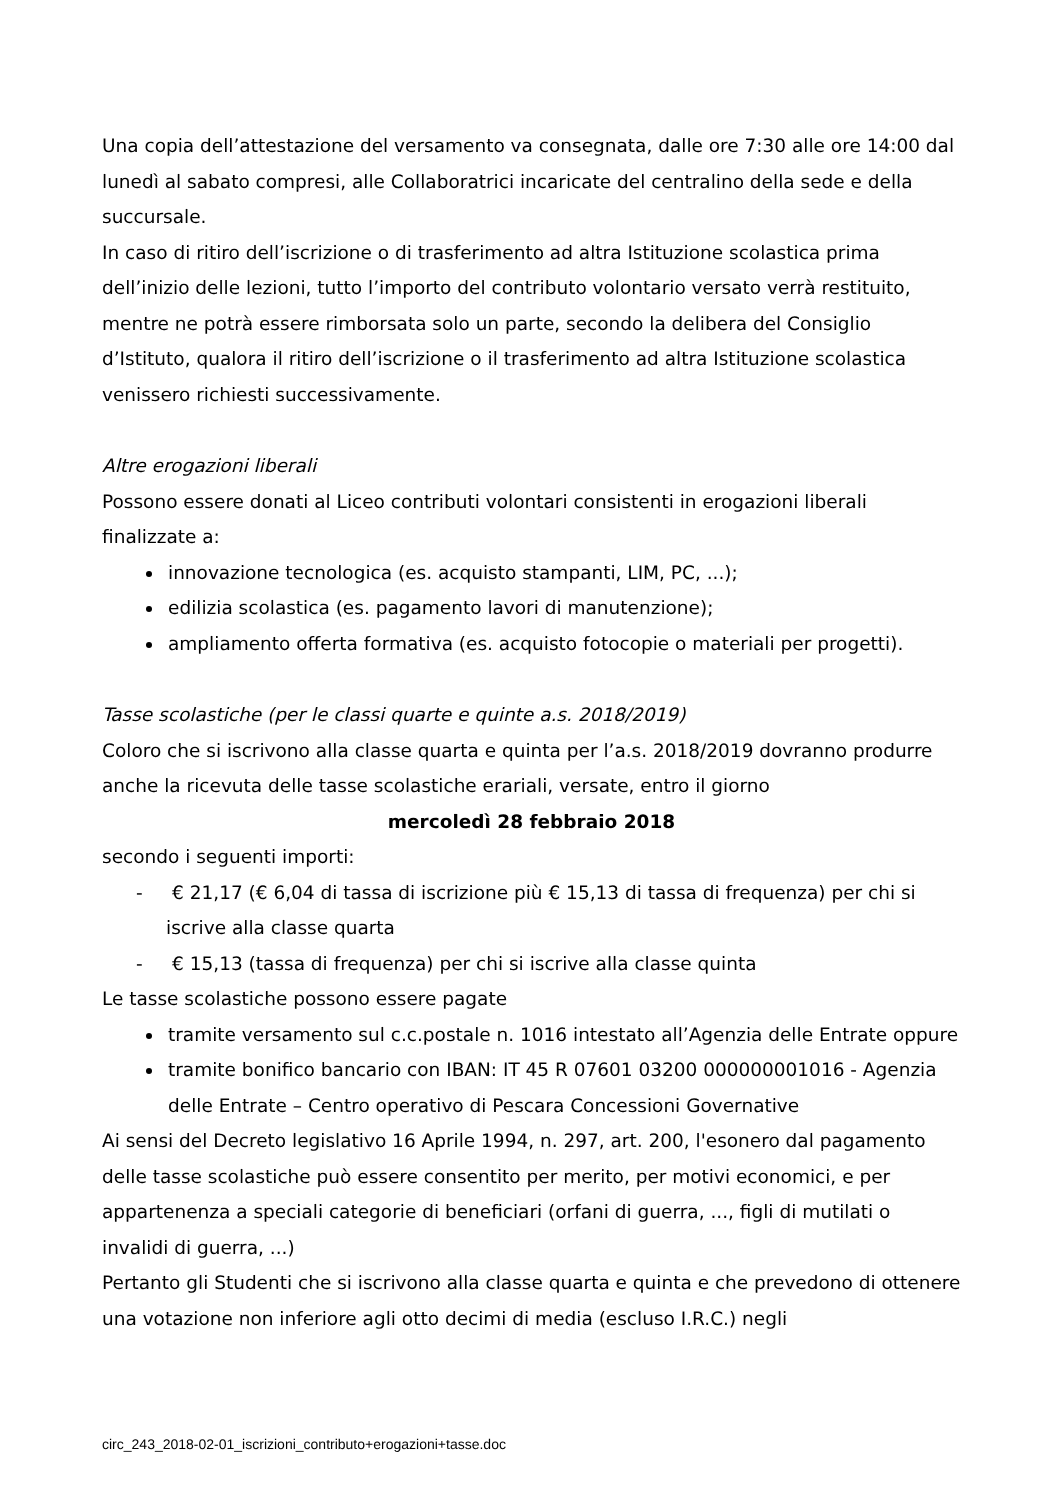Una copia dell’attestazione del versamento va consegnata, dalle ore 7:30 alle ore 14:00 dal lunedì al sabato compresi, alle Collaboratrici incaricate del centralino della sede e della succursale.
In caso di ritiro dell’iscrizione o di trasferimento ad altra Istituzione scolastica prima dell’inizio delle lezioni, tutto l’importo del contributo volontario versato verrà restituito, mentre ne potrà essere rimborsata solo un parte, secondo la delibera del Consiglio d’Istituto, qualora il ritiro dell’iscrizione o il trasferimento ad altra Istituzione scolastica venissero richiesti successivamente.
Altre erogazioni liberali
Possono essere donati al Liceo contributi volontari consistenti in erogazioni liberali finalizzate a:
innovazione tecnologica (es. acquisto stampanti, LIM, PC, ...);
edilizia scolastica (es. pagamento lavori di manutenzione);
ampliamento offerta formativa (es. acquisto fotocopie o materiali per progetti).
Tasse scolastiche (per le classi quarte e quinte a.s. 2018/2019)
Coloro che si iscrivono alla classe quarta e quinta per l’a.s. 2018/2019 dovranno produrre anche la ricevuta delle tasse scolastiche erariali, versate, entro il giorno
mercoledì 28 febbraio 2018
secondo i seguenti importi:
- € 21,17 (€ 6,04 di tassa di iscrizione più € 15,13 di tassa di frequenza) per chi si iscrive alla classe quarta
- € 15,13 (tassa di frequenza) per chi si iscrive alla classe quinta
Le tasse scolastiche possono essere pagate
tramite versamento sul c.c.postale n. 1016 intestato all’Agenzia delle Entrate oppure
tramite bonifico bancario con IBAN: IT 45 R 07601 03200 000000001016 - Agenzia delle Entrate – Centro operativo di Pescara Concessioni Governative
Ai sensi del Decreto legislativo 16 Aprile 1994, n. 297, art. 200, l'esonero dal pagamento delle tasse scolastiche può essere consentito per merito, per motivi economici, e per appartenenza a speciali categorie di beneficiari (orfani di guerra, ..., figli di mutilati o invalidi di guerra, ...)
Pertanto gli Studenti che si iscrivono alla classe quarta e quinta e che prevedono di ottenere una votazione non inferiore agli otto decimi di media (escluso I.R.C.) negli
circ_243_2018-02-01_iscrizioni_contributo+erogazioni+tasse.doc